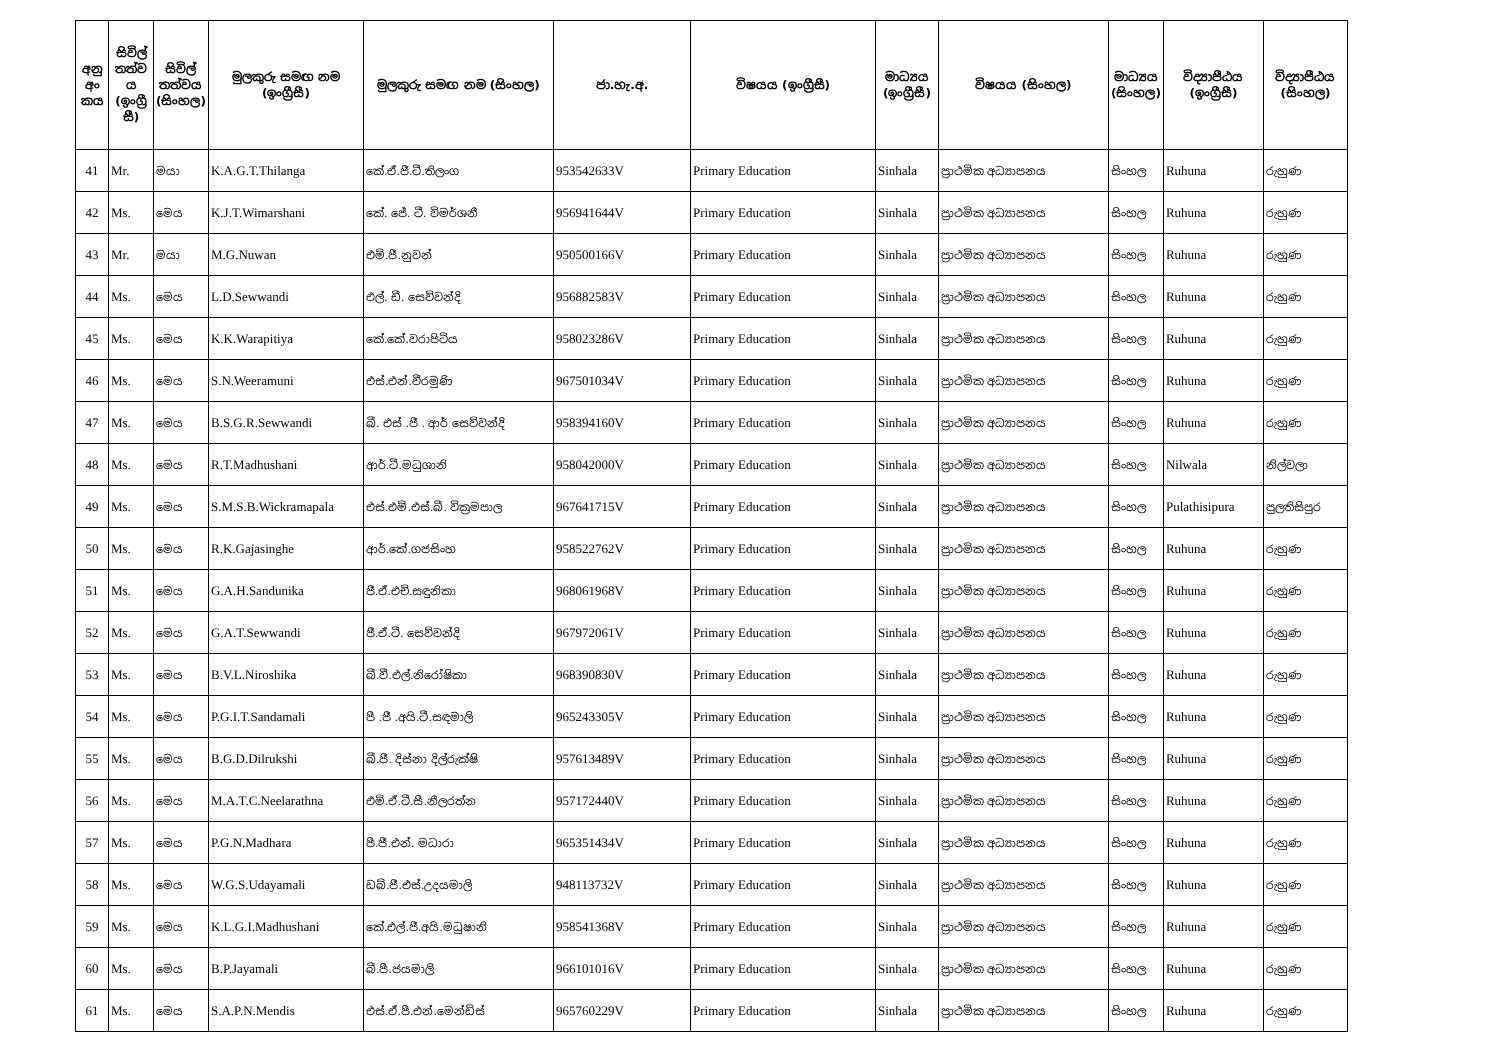| අනු අං කය | සිවිල් තත්ව ය (ඉංග්‍රී සී) | සිවිල් තත්වය (සිංහල) | මුලකුරු සමඟ නම (ඉංග්‍රීසී) | මුලකුරු සමඟ නම (සිංහල) | ජා.හැ.අ. | විෂයය (ඉංග්‍රීසී) | මාධ්‍යය (ඉංග්‍රීසී) | විෂයය (සිංහල) | මාධ්‍යය (සිංහල) | විද්‍යාපීඨය (ඉංග්‍රීසී) | විද්‍යාපීඨය (සිංහල) |
| --- | --- | --- | --- | --- | --- | --- | --- | --- | --- | --- | --- |
| 41 | Mr. | මයා | K.A.G.T.Thilanga | කේ.ඒ.ජී.ටී.තිලංග | 953542633V | Primary Education | Sinhala | ප්‍රාථමික අධ්‍යාපනය | සිංහල | Ruhuna | රුහුණ |
| 42 | Ms. | මෙය | K.J.T.Wimarshani | කේ. ජේ. ටී. විමර්ශනී | 956941644V | Primary Education | Sinhala | ප්‍රාථමික අධ්‍යාපනය | සිංහල | Ruhuna | රුහුණ |
| 43 | Mr. | මයා | M.G.Nuwan | එම්.ජී.නුවන් | 950500166V | Primary Education | Sinhala | ප්‍රාථමික අධ්‍යාපනය | සිංහල | Ruhuna | රුහුණ |
| 44 | Ms. | මෙය | L.D.Sewwandi | එල්. ඩී. සෙව්වන්දි | 956882583V | Primary Education | Sinhala | ප්‍රාථමික අධ්‍යාපනය | සිංහල | Ruhuna | රුහුණ |
| 45 | Ms. | මෙය | K.K.Warapitiya | කේ.කේ.වරාපිටිය | 958023286V | Primary Education | Sinhala | ප්‍රාථමික අධ්‍යාපනය | සිංහල | Ruhuna | රුහුණ |
| 46 | Ms. | මෙය | S.N.Weeramuni | එස්.එන්.වීරමුණි | 967501034V | Primary Education | Sinhala | ප්‍රාථමික අධ්‍යාපනය | සිංහල | Ruhuna | රුහුණ |
| 47 | Ms. | මෙය | B.S.G.R.Sewwandi | බී. එස් .ජී . ආර් සෙව්වන්දි | 958394160V | Primary Education | Sinhala | ප්‍රාථමික අධ්‍යාපනය | සිංහල | Ruhuna | රුහුණ |
| 48 | Ms. | මෙය | R.T.Madhushani | ආර්.ටී.මධුශානි | 958042000V | Primary Education | Sinhala | ප්‍රාථමික අධ්‍යාපනය | සිංහල | Nilwala | නිල්වලා |
| 49 | Ms. | මෙය | S.M.S.B.Wickramapala | එස්.එම්.එස්.බී. වික්‍රමපාල | 967641715V | Primary Education | Sinhala | ප්‍රාථමික අධ්‍යාපනය | සිංහල | Pulathisipura | පුලතිසිපුර |
| 50 | Ms. | මෙය | R.K.Gajasinghe | ආර්.කේ.ගජසිංහ | 958522762V | Primary Education | Sinhala | ප්‍රාථමික අධ්‍යාපනය | සිංහල | Ruhuna | රුහුණ |
| 51 | Ms. | මෙය | G.A.H.Sandunika | ජී.ඒ.එච්.සඳුනිකා | 968061968V | Primary Education | Sinhala | ප්‍රාථමික අධ්‍යාපනය | සිංහල | Ruhuna | රුහුණ |
| 52 | Ms. | මෙය | G.A.T.Sewwandi | ජී.ඒ.ටී. සෙව්වන්දි | 967972061V | Primary Education | Sinhala | ප්‍රාථමික අධ්‍යාපනය | සිංහල | Ruhuna | රුහුණ |
| 53 | Ms. | මෙය | B.V.L.Niroshika | බී.වී.එල්.නිරෝෂිකා | 968390830V | Primary Education | Sinhala | ප්‍රාථමික අධ්‍යාපනය | සිංහල | Ruhuna | රුහුණ |
| 54 | Ms. | මෙය | P.G.I.T.Sandamali | පී .ජී .අයි.ටී.සඳමාලි | 965243305V | Primary Education | Sinhala | ප්‍රාථමික අධ්‍යාපනය | සිංහල | Ruhuna | රුහුණ |
| 55 | Ms. | මෙය | B.G.D.Dilrukshi | බී.ජී. දිස්නා දිල්රුක්ෂි | 957613489V | Primary Education | Sinhala | ප්‍රාථමික අධ්‍යාපනය | සිංහල | Ruhuna | රුහුණ |
| 56 | Ms. | මෙය | M.A.T.C.Neelarathna | එම්.ඒ.ටී.සී.නීලරත්න | 957172440V | Primary Education | Sinhala | ප්‍රාථමික අධ්‍යාපනය | සිංහල | Ruhuna | රුහුණ |
| 57 | Ms. | මෙය | P.G.N.Madhara | පී.ජී.එන්. මධාරා | 965351434V | Primary Education | Sinhala | ප්‍රාථමික අධ්‍යාපනය | සිංහල | Ruhuna | රුහුණ |
| 58 | Ms. | මෙය | W.G.S.Udayamali | ඩබ්.ජී.එස්.උදයමාලි | 948113732V | Primary Education | Sinhala | ප්‍රාථමික අධ්‍යාපනය | සිංහල | Ruhuna | රුහුණ |
| 59 | Ms. | මෙය | K.L.G.I.Madhushani | කේ.එල්.ජී.අයි.මධුෂානි | 958541368V | Primary Education | Sinhala | ප්‍රාථමික අධ්‍යාපනය | සිංහල | Ruhuna | රුහුණ |
| 60 | Ms. | මෙය | B.P.Jayamali | බී.පී.ජයමාලි | 966101016V | Primary Education | Sinhala | ප්‍රාථමික අධ්‍යාපනය | සිංහල | Ruhuna | රුහුණ |
| 61 | Ms. | මෙය | S.A.P.N.Mendis | එස්.ඒ.පී.එන්.මෙන්ඩිස් | 965760229V | Primary Education | Sinhala | ප්‍රාථමික අධ්‍යාපනය | සිංහල | Ruhuna | රුහුණ |